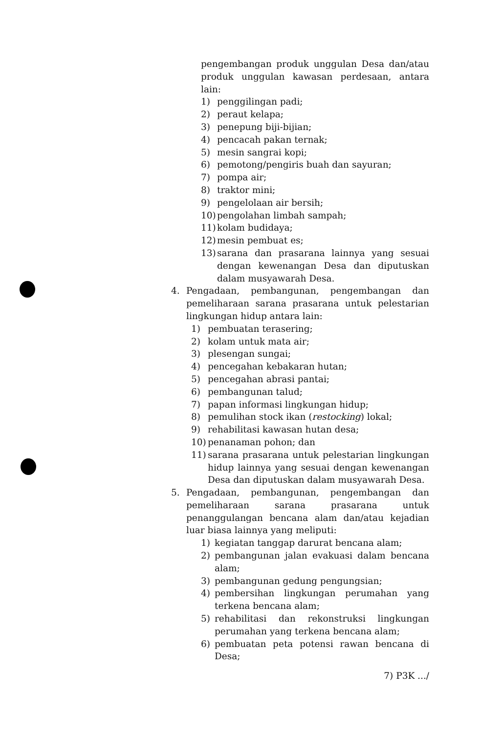pengembangan produk unggulan Desa dan/atau produk unggulan kawasan perdesaan, antara lain:
1) penggilingan padi;
2) peraut kelapa;
3) penepung biji-bijian;
4) pencacah pakan ternak;
5) mesin sangrai kopi;
6) pemotong/pengiris buah dan sayuran;
7) pompa air;
8) traktor mini;
9) pengelolaan air bersih;
10) pengolahan limbah sampah;
11) kolam budidaya;
12) mesin pembuat es;
13) sarana dan prasarana lainnya yang sesuai dengan kewenangan Desa dan diputuskan dalam musyawarah Desa.
4. Pengadaan, pembangunan, pengembangan dan pemeliharaan sarana prasarana untuk pelestarian lingkungan hidup antara lain:
1) pembuatan terasering;
2) kolam untuk mata air;
3) plesengan sungai;
4) pencegahan kebakaran hutan;
5) pencegahan abrasi pantai;
6) pembangunan talud;
7) papan informasi lingkungan hidup;
8) pemulihan stock ikan (restocking) lokal;
9) rehabilitasi kawasan hutan desa;
10) penanaman pohon; dan
11) sarana prasarana untuk pelestarian lingkungan hidup lainnya yang sesuai dengan kewenangan Desa dan diputuskan dalam musyawarah Desa.
5. Pengadaan, pembangunan, pengembangan dan pemeliharaan sarana prasarana untuk penanggulangan bencana alam dan/atau kejadian luar biasa lainnya yang meliputi:
1) kegiatan tanggap darurat bencana alam;
2) pembangunan jalan evakuasi dalam bencana alam;
3) pembangunan gedung pengungsian;
4) pembersihan lingkungan perumahan yang terkena bencana alam;
5) rehabilitasi dan rekonstruksi lingkungan perumahan yang terkena bencana alam;
6) pembuatan peta potensi rawan bencana di Desa;
7) P3K .../